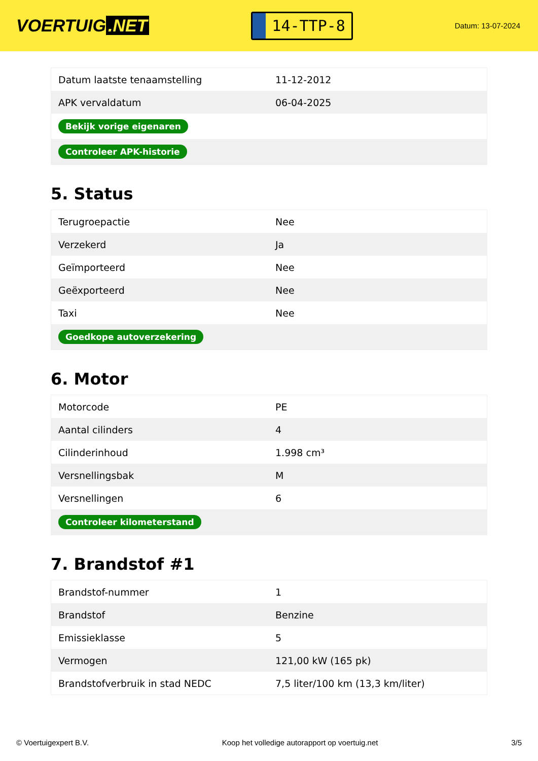VOERTUIG.NET
14-TTP-8
Datum: 13-07-2024
| Datum laatste tenaamstelling | 11-12-2012 |
| APK vervaldatum | 06-04-2025 |
| Bekijk vorige eigenaren | |
| Controleer APK-historie | |
5. Status
| Terugroepactie | Nee |
| Verzekerd | Ja |
| Geïmporteerd | Nee |
| Geëxporteerd | Nee |
| Taxi | Nee |
| Goedkope autoverzekering | |
6. Motor
| Motorcode | PE |
| Aantal cilinders | 4 |
| Cilinderinhoud | 1.998 cm³ |
| Versnellingsbak | M |
| Versnellingen | 6 |
| Controleer kilometerstand | |
7. Brandstof #1
| Brandstof-nummer | 1 |
| Brandstof | Benzine |
| Emissieklasse | 5 |
| Vermogen | 121,00 kW (165 pk) |
| Brandstofverbruik in stad NEDC | 7,5 liter/100 km (13,3 km/liter) |
© Voertuigexpert B.V. Koop het volledige autorapport op voertuig.net 3/5